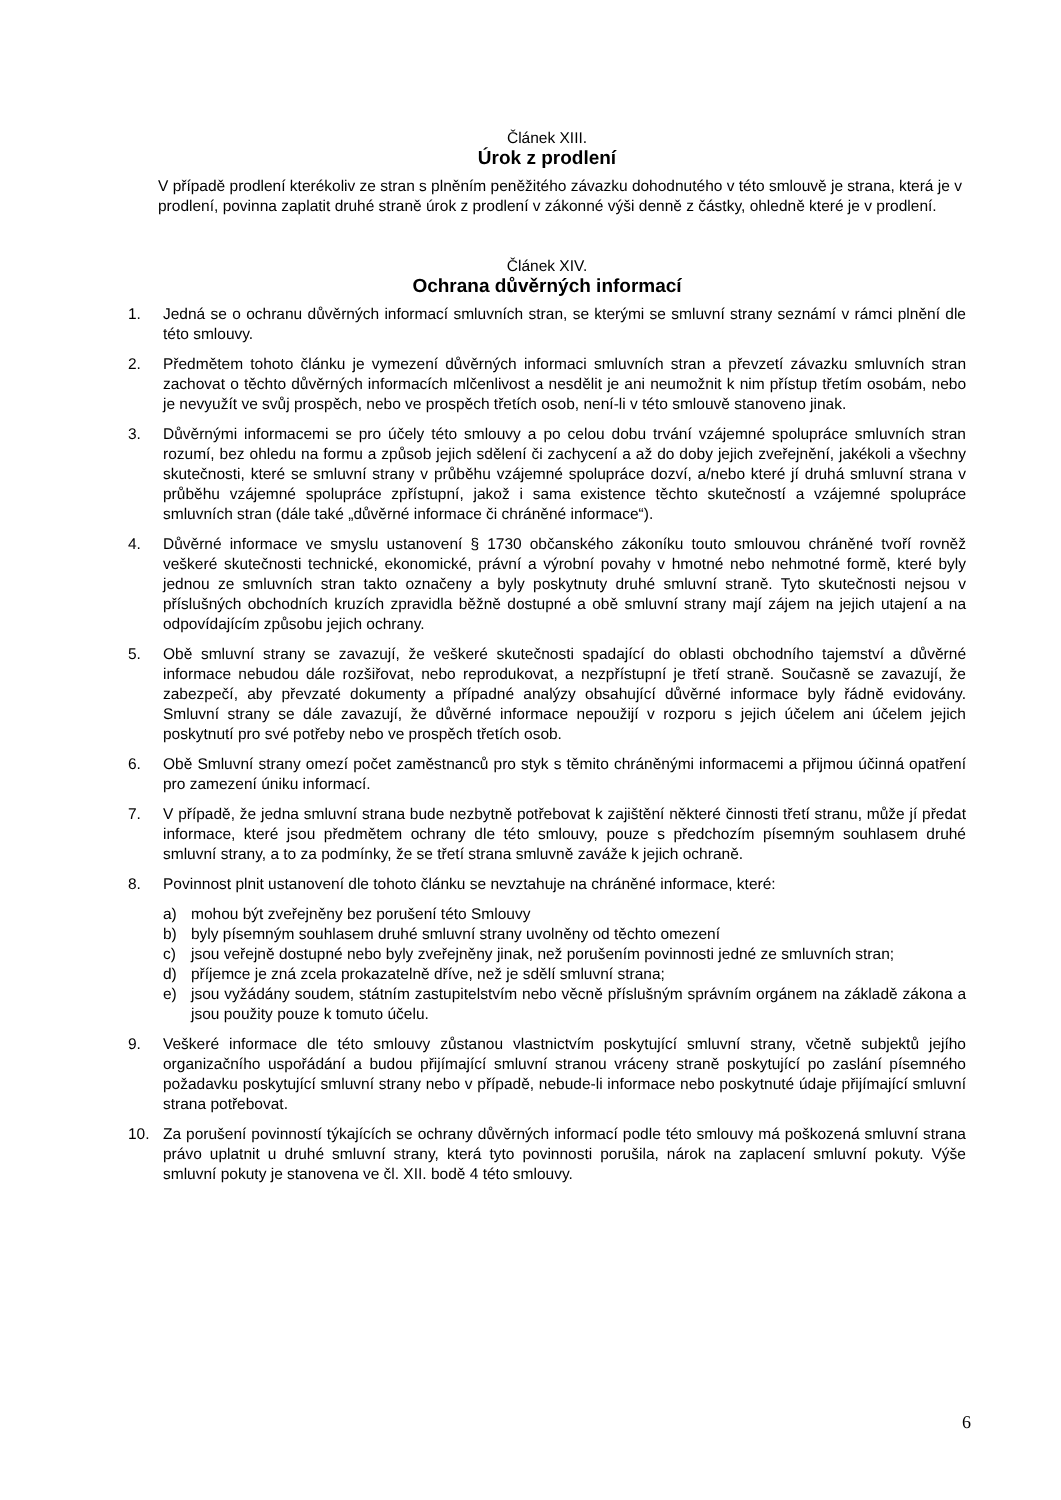Článek XIII.
Úrok z prodlení
V případě prodlení kterékoliv ze stran s plněním peněžitého závazku dohodnutého v této smlouvě je strana, která je v prodlení, povinna zaplatit druhé straně úrok z prodlení v zákonné výši denně z částky, ohledně které je v prodlení.
Článek XIV.
Ochrana důvěrných informací
1. Jedná se o ochranu důvěrných informací smluvních stran, se kterými se smluvní strany seznámí v rámci plnění dle této smlouvy.
2. Předmětem tohoto článku je vymezení důvěrných informaci smluvních stran a převzetí závazku smluvních stran zachovat o těchto důvěrných informacích mlčenlivost a nesdělit je ani neumožnit k nim přístup třetím osobám, nebo je nevyužít ve svůj prospěch, nebo ve prospěch třetích osob, není-li v této smlouvě stanoveno jinak.
3. Důvěrnými informacemi se pro účely této smlouvy a po celou dobu trvání vzájemné spolupráce smluvních stran rozumí, bez ohledu na formu a způsob jejich sdělení či zachycení a až do doby jejich zveřejnění, jakékoli a všechny skutečnosti, které se smluvní strany v průběhu vzájemné spolupráce dozví, a/nebo které jí druhá smluvní strana v průběhu vzájemné spolupráce zpřístupní, jakož i sama existence těchto skutečností a vzájemné spolupráce smluvních stran (dále také „důvěrné informace či chráněné informace“).
4. Důvěrné informace ve smyslu ustanovení § 1730 občanského zákoníku touto smlouvou chráněné tvoří rovněž veškeré skutečnosti technické, ekonomické, právní a výrobní povahy v hmotné nebo nehmotné formě, které byly jednou ze smluvních stran takto označeny a byly poskytnuty druhé smluvní straně. Tyto skutečnosti nejsou v příslušných obchodních kruzích zpravidla běžně dostupné a obě smluvní strany mají zájem na jejich utajení a na odpovídajícím způsobu jejich ochrany.
5. Obě smluvní strany se zavazují, že veškeré skutečnosti spadající do oblasti obchodního tajemství a důvěrné informace nebudou dále rozšiřovat, nebo reprodukovat, a nezpřístupní je třetí straně. Současně se zavazují, že zabezpečí, aby převzaté dokumenty a případné analýzy obsahující důvěrné informace byly řádně evidovány. Smluvní strany se dále zavazují, že důvěrné informace nepoužijí v rozporu s jejich účelem ani účelem jejich poskytnutí pro své potřeby nebo ve prospěch třetích osob.
6. Obě Smluvní strany omezí počet zaměstnanců pro styk s těmito chráněnými informacemi a přijmou účinná opatření pro zamezení úniku informací.
7. V případě, že jedna smluvní strana bude nezbytně potřebovat k zajištění některé činnosti třetí stranu, může jí předat informace, které jsou předmětem ochrany dle této smlouvy, pouze s předchozím písemným souhlasem druhé smluvní strany, a to za podmínky, že se třetí strana smluvně zaváže k jejich ochraně.
8. Povinnost plnit ustanovení dle tohoto článku se nevztahuje na chráněné informace, které:
a) mohou být zveřejněny bez porušení této Smlouvy
b) byly písemným souhlasem druhé smluvní strany uvolněny od těchto omezení
c) jsou veřejně dostupné nebo byly zveřejněny jinak, než porušením povinnosti jedné ze smluvních stran;
d) příjemce je zná zcela prokazatelně dříve, než je sdělí smluvní strana;
e) jsou vyžádány soudem, státním zastupitelstvím nebo věcně příslušným správním orgánem na základě zákona a jsou použity pouze k tomuto účelu.
9. Veškeré informace dle této smlouvy zůstanou vlastnictvím poskytující smluvní strany, včetně subjektů jejího organizačního uspořádání a budou přijímající smluvní stranou vráceny straně poskytující po zaslání písemného požadavku poskytující smluvní strany nebo v případě, nebude-li informace nebo poskytnuté údaje přijímající smluvní strana potřebovat.
10. Za porušení povinností týkajících se ochrany důvěrných informací podle této smlouvy má poškozená smluvní strana právo uplatnit u druhé smluvní strany, která tyto povinnosti porušila, nárok na zaplacení smluvní pokuty. Výše smluvní pokuty je stanovena ve čl. XII. bodě 4 této smlouvy.
6